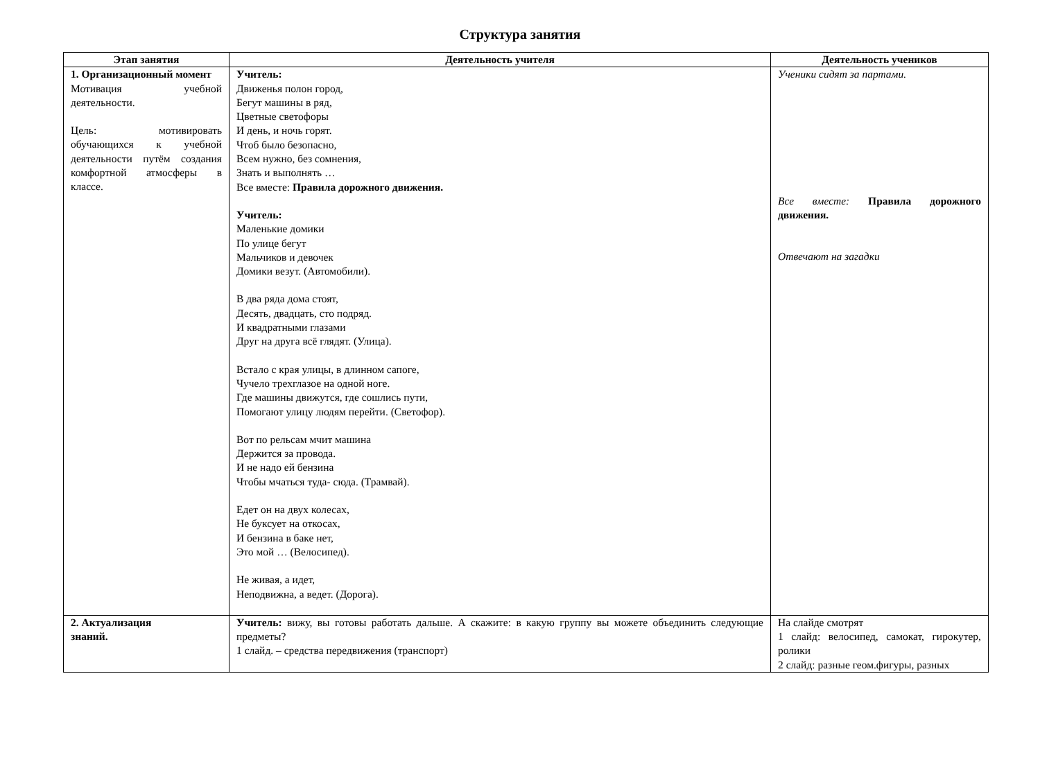Структура занятия
| Этап занятия | Деятельность учителя | Деятельность учеников |
| --- | --- | --- |
| 1. Организационный момент Мотивация учебной деятельности. Цель: мотивировать обучающихся к учебной деятельности путём создания комфортной атмосферы в классе. | Учитель: Движенья полон город, Бегут машины в ряд, Цветные светофоры И день, и ночь горят. Чтоб было безопасно, Всем нужно, без сомнения, Знать и выполнять … Все вместе: Правила дорожного движения. Учитель: Маленькие домики По улице бегут Мальчиков и девочек Домики везут. (Автомобили). В два ряда дома стоят, Десять, двадцать, сто подряд. И квадратными глазами Друг на друга всё глядят. (Улица). Встало с края улицы, в длинном сапоге, Чучело трехглазое на одной ноге. Где машины движутся, где сошлись пути, Помогают улицу людям перейти. (Светофор). Вот по рельсам мчит машина Держится за провода. И не надо ей бензина Чтобы мчаться туда- сюда. (Трамвай). Едет он на двух колесах, Не буксует на откосах, И бензина в баке нет, Это мой … (Велосипед). Не живая, а идет, Неподвижна, а ведет. (Дорога). | Ученики сидят за партами. Все вместе: Правила дорожного движения. Отвечают на загадки |
| 2. Актуализация знаний. | Учитель: вижу, вы готовы работать дальше. А скажите: в какую группу вы можете объединить следующие предметы? 1 слайд. – средства передвижения (транспорт) | На слайде смотрят 1 слайд: велосипед, самокат, гирокутер, ролики 2 слайд: разные геом.фигуры, разных |